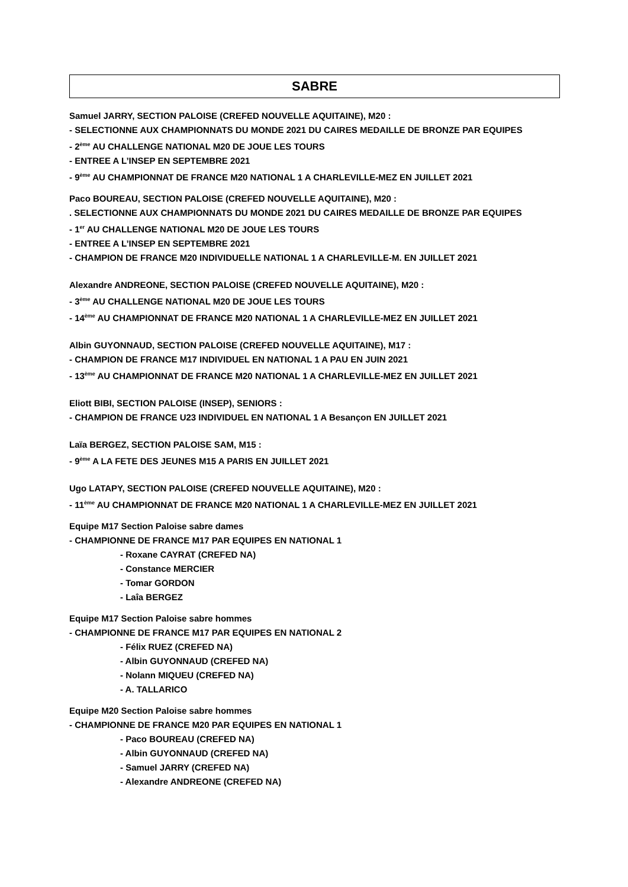SABRE
Samuel JARRY, SECTION PALOISE (CREFED NOUVELLE AQUITAINE), M20 :
- SELECTIONNE AUX CHAMPIONNATS DU MONDE 2021 DU CAIRES MEDAILLE DE BRONZE PAR EQUIPES
- 2<sup>ème</sup> AU CHALLENGE NATIONAL M20 DE JOUE LES TOURS
- ENTREE A L’INSEP EN SEPTEMBRE 2021
- 9<sup>ème</sup> AU CHAMPIONNAT DE FRANCE M20 NATIONAL 1 A CHARLEVILLE-MEZ EN JUILLET 2021
Paco BOUREAU, SECTION PALOISE (CREFED NOUVELLE AQUITAINE), M20 :
. SELECTIONNE AUX CHAMPIONNATS DU MONDE 2021 DU CAIRES MEDAILLE DE BRONZE PAR EQUIPES
- 1<sup>er</sup> AU CHALLENGE NATIONAL M20 DE JOUE LES TOURS
- ENTREE A L’INSEP EN SEPTEMBRE 2021
- CHAMPION DE FRANCE M20 INDIVIDUELLE NATIONAL 1 A CHARLEVILLE-M. EN JUILLET 2021
Alexandre ANDREONE, SECTION PALOISE (CREFED NOUVELLE AQUITAINE), M20 :
- 3<sup>ème</sup> AU CHALLENGE NATIONAL M20 DE JOUE LES TOURS
- 14<sup>ème</sup> AU CHAMPIONNAT DE FRANCE M20 NATIONAL 1 A CHARLEVILLE-MEZ EN JUILLET 2021
Albin GUYONNAUD, SECTION PALOISE (CREFED NOUVELLE AQUITAINE), M17 :
- CHAMPION DE FRANCE M17 INDIVIDUEL EN NATIONAL 1 A PAU EN JUIN 2021
- 13<sup>ème</sup> AU CHAMPIONNAT DE FRANCE M20 NATIONAL 1 A CHARLEVILLE-MEZ EN JUILLET 2021
Eliott BIBI, SECTION PALOISE (INSEP), SENIORS :
- CHAMPION DE FRANCE U23 INDIVIDUEL EN NATIONAL 1 A Besançon EN JUILLET 2021
Laïa BERGEZ, SECTION PALOISE SAM, M15 :
- 9<sup>ème</sup> A LA FETE DES JEUNES M15 A PARIS EN JUILLET 2021
Ugo LATAPY, SECTION PALOISE (CREFED NOUVELLE AQUITAINE), M20 :
- 11<sup>ème</sup> AU CHAMPIONNAT DE FRANCE M20 NATIONAL 1 A CHARLEVILLE-MEZ EN JUILLET 2021
Equipe M17 Section Paloise sabre dames
- CHAMPIONNE DE FRANCE M17 PAR EQUIPES EN NATIONAL 1
- Roxane CAYRAT (CREFED NA)
- Constance MERCIER
- Tomar GORDON
- Laîa BERGEZ
Equipe M17 Section Paloise sabre hommes
- CHAMPIONNE DE FRANCE M17 PAR EQUIPES EN NATIONAL 2
- Félix RUEZ (CREFED NA)
- Albin GUYONNAUD (CREFED NA)
- Nolann MIQUEU (CREFED NA)
- A. TALLARICO
Equipe M20 Section Paloise sabre hommes
- CHAMPIONNE DE FRANCE M20 PAR EQUIPES EN NATIONAL 1
- Paco BOUREAU (CREFED NA)
- Albin GUYONNAUD (CREFED NA)
- Samuel JARRY (CREFED NA)
- Alexandre ANDREONE (CREFED NA)